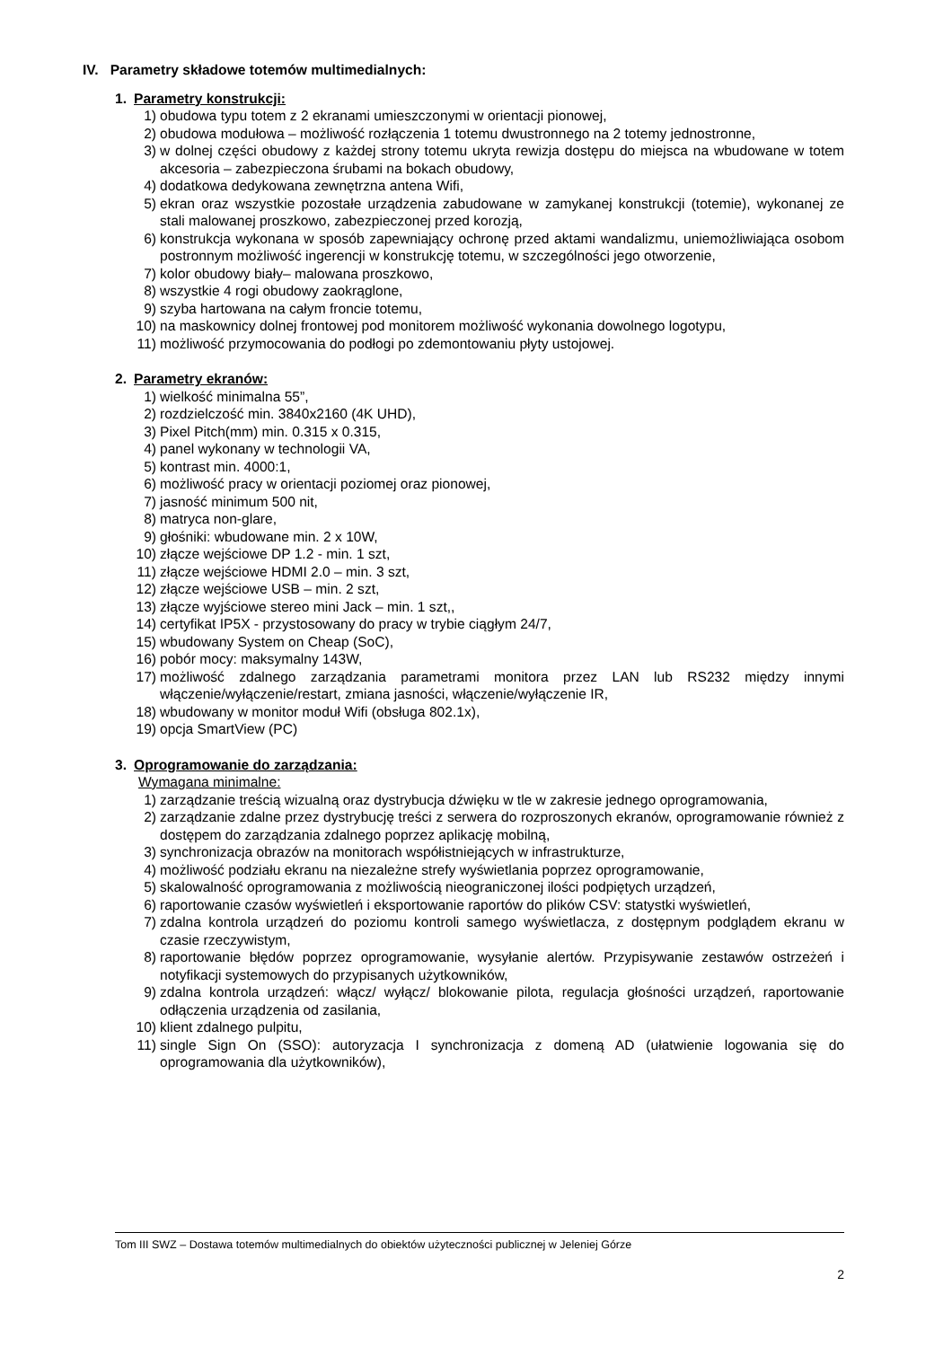IV. Parametry składowe totemów multimedialnych:
1. Parametry konstrukcji:
1) obudowa typu totem z 2 ekranami umieszczonymi w orientacji pionowej,
2) obudowa modułowa – możliwość rozłączenia 1 totemu dwustronnego na 2 totemy jednostronne,
3) w dolnej części obudowy z każdej strony totemu ukryta rewizja dostępu do miejsca na wbudowane w totem akcesoria – zabezpieczona śrubami na bokach obudowy,
4) dodatkowa dedykowana zewnętrzna antena Wifi,
5) ekran oraz wszystkie pozostałe urządzenia zabudowane w zamykanej konstrukcji (totemie), wykonanej ze stali malowanej proszkowo, zabezpieczonej przed korozją,
6) konstrukcja wykonana w sposób zapewniający ochronę przed aktami wandalizmu, uniemożliwiająca osobom postronnym możliwość ingerencji w konstrukcję totemu, w szczególności jego otworzenie,
7) kolor obudowy biały– malowana proszkowo,
8) wszystkie 4 rogi obudowy zaokrąglone,
9) szyba hartowana na całym froncie totemu,
10) na maskownicy dolnej frontowej pod monitorem możliwość wykonania dowolnego logotypu,
11) możliwość przymocowania do podłogi po zdemontowaniu płyty ustojowej.
2. Parametry ekranów:
1) wielkość minimalna 55”,
2) rozdzielczość min. 3840x2160 (4K UHD),
3) Pixel Pitch(mm) min. 0.315 x 0.315,
4) panel wykonany w technologii VA,
5) kontrast min. 4000:1,
6) możliwość pracy w orientacji poziomej oraz pionowej,
7) jasność minimum 500 nit,
8) matryca non-glare,
9) głośniki: wbudowane min. 2 x 10W,
10) złącze wejściowe DP 1.2 - min. 1 szt,
11) złącze wejściowe HDMI 2.0 – min. 3 szt,
12) złącze wejściowe USB – min. 2 szt,
13) złącze wyjściowe stereo mini Jack – min. 1 szt,,
14) certyfikat IP5X - przystosowany do pracy w trybie ciągłym 24/7,
15) wbudowany System on Cheap (SoC),
16) pobór mocy: maksymalny 143W,
17) możliwość zdalnego zarządzania parametrami monitora przez LAN lub RS232 między innymi włączenie/wyłączenie/restart, zmiana jasności, włączenie/wyłączenie IR,
18) wbudowany w monitor moduł Wifi (obsługa 802.1x),
19) opcja SmartView (PC)
3. Oprogramowanie do zarządzania:
Wymagana minimalne:
1) zarządzanie treścią wizualną oraz dystrybucja dźwięku w tle w zakresie jednego oprogramowania,
2) zarządzanie zdalne przez dystrybucję treści z serwera do rozproszonych ekranów, oprogramowanie również z dostępem do zarządzania zdalnego poprzez aplikację mobilną,
3) synchronizacja obrazów na monitorach współistniejących w infrastrukturze,
4) możliwość podziału ekranu na niezależne strefy wyświetlania poprzez oprogramowanie,
5) skalowalność oprogramowania z możliwością nieograniczonej ilości podpiętych urządzeń,
6) raportowanie czasów wyświetleń i eksportowanie raportów do plików CSV: statystki wyświetleń,
7) zdalna kontrola urządzeń do poziomu kontroli samego wyświetlacza, z dostępnym podglądem ekranu w czasie rzeczywistym,
8) raportowanie błędów poprzez oprogramowanie, wysyłanie alertów. Przypisywanie zestawów ostrzeżeń i notyfikacji systemowych do przypisanych użytkowników,
9) zdalna kontrola urządzeń: włącz/ wyłącz/ blokowanie pilota, regulacja głośności urządzeń, raportowanie odłączenia urządzenia od zasilania,
10) klient zdalnego pulpitu,
11) single Sign On (SSO): autoryzacja I synchronizacja z domeną AD (ułatwienie logowania się do oprogramowania dla użytkowników),
Tom III SWZ – Dostawa totemów multimedialnych do obiektów użyteczności publicznej w Jeleniej Górze
2